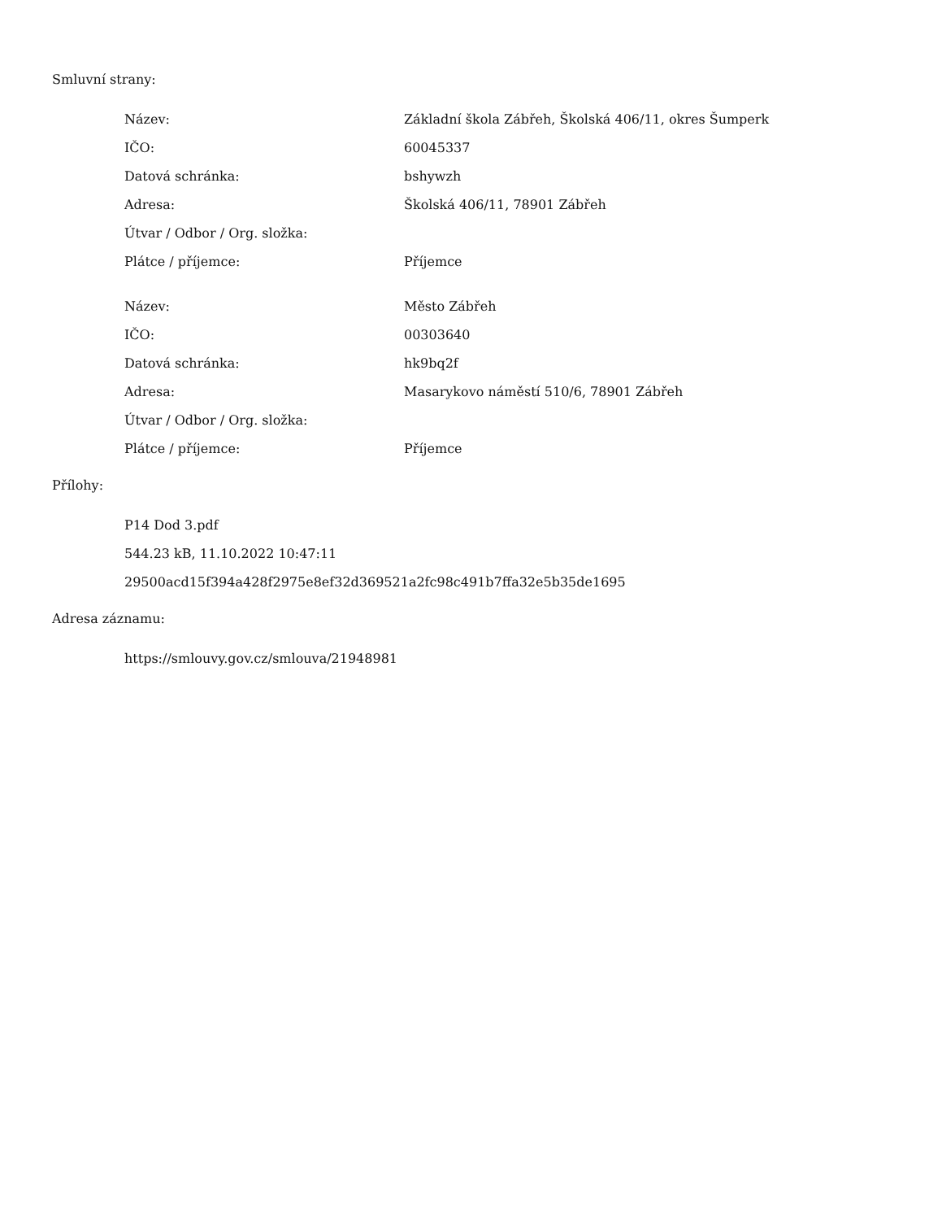Smluvní strany:
| Název: | Základní škola Zábřeh, Školská 406/11, okres Šumperk |
| IČO: | 60045337 |
| Datová schránka: | bshywzh |
| Adresa: | Školská 406/11, 78901 Zábřeh |
| Útvar / Odbor / Org. složka: | |
| Plátce / příjemce: | Příjemce |
| Název: | Město Zábřeh |
| IČO: | 00303640 |
| Datová schránka: | hk9bq2f |
| Adresa: | Masarykovo náměstí 510/6, 78901 Zábřeh |
| Útvar / Odbor / Org. složka: | |
| Plátce / příjemce: | Příjemce |
Přílohy:
P14 Dod 3.pdf
544.23 kB, 11.10.2022 10:47:11
29500acd15f394a428f2975e8ef32d369521a2fc98c491b7ffa32e5b35de1695
Adresa záznamu:
https://smlouvy.gov.cz/smlouva/21948981